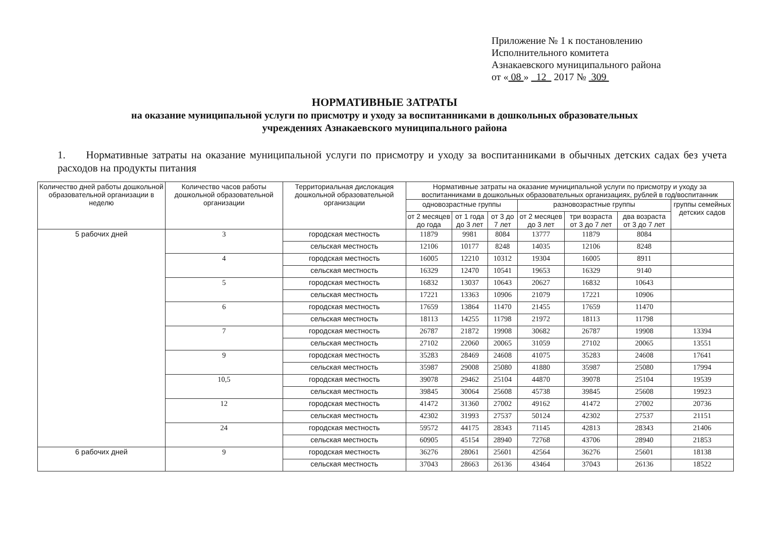Приложение № 1 к постановлению
Исполнительного комитета
Азнакаевского муниципального района
от « 08 » 12 2017 № 309
НОРМАТИВНЫЕ ЗАТРАТЫ
на оказание муниципальной услуги по присмотру и уходу за воспитанниками в дошкольных образовательных
учреждениях Азнакаевского муниципального района
1. Нормативные затраты на оказание муниципальной услуги по присмотру и уходу за воспитанниками в обычных детских садах без учета расходов на продукты питания
| Количество дней работы дошкольной образовательной организации в неделю | Количество часов работы дошкольной образовательной организации | Территориальная дислокация дошкольной образовательной организации | Нормативные затраты на оказание муниципальной услуги по присмотру и уходу за воспитанниками в дошкольных образовательных организациях, рублей в год/воспитанник | | | | | | |
| --- | --- | --- | --- | --- | --- | --- | --- | --- | --- |
| | | | одновозрастные группы | | | разновозрастные группы | | | группы семейных детских садов |
| | | | от 2 месяцев до года | от 1 года до 3 лет | от 3 до 7 лет | от 2 месяцев до 3 лет | три возраста от 3 до 7 лет | два возраста от 3 до 7 лет | |
| 5 рабочих дней | 3 | городская местность | 11879 | 9981 | 8084 | 13777 | 11879 | 8084 | |
| | | сельская местность | 12106 | 10177 | 8248 | 14035 | 12106 | 8248 | |
| | 4 | городская местность | 16005 | 12210 | 10312 | 19304 | 16005 | 8911 | |
| | | сельская местность | 16329 | 12470 | 10541 | 19653 | 16329 | 9140 | |
| | 5 | городская местность | 16832 | 13037 | 10643 | 20627 | 16832 | 10643 | |
| | | сельская местность | 17221 | 13363 | 10906 | 21079 | 17221 | 10906 | |
| | 6 | городская местность | 17659 | 13864 | 11470 | 21455 | 17659 | 11470 | |
| | | сельская местность | 18113 | 14255 | 11798 | 21972 | 18113 | 11798 | |
| | 7 | городская местность | 26787 | 21872 | 19908 | 30682 | 26787 | 19908 | 13394 |
| | | сельская местность | 27102 | 22060 | 20065 | 31059 | 27102 | 20065 | 13551 |
| | 9 | городская местность | 35283 | 28469 | 24608 | 41075 | 35283 | 24608 | 17641 |
| | | сельская местность | 35987 | 29008 | 25080 | 41880 | 35987 | 25080 | 17994 |
| | 10,5 | городская местность | 39078 | 29462 | 25104 | 44870 | 39078 | 25104 | 19539 |
| | | сельская местность | 39845 | 30064 | 25608 | 45738 | 39845 | 25608 | 19923 |
| | 12 | городская местность | 41472 | 31360 | 27002 | 49162 | 41472 | 27002 | 20736 |
| | | сельская местность | 42302 | 31993 | 27537 | 50124 | 42302 | 27537 | 21151 |
| | 24 | городская местность | 59572 | 44175 | 28343 | 71145 | 42813 | 28343 | 21406 |
| | | сельская местность | 60905 | 45154 | 28940 | 72768 | 43706 | 28940 | 21853 |
| 6 рабочих дней | 9 | городская местность | 36276 | 28061 | 25601 | 42564 | 36276 | 25601 | 18138 |
| | | сельская местность | 37043 | 28663 | 26136 | 43464 | 37043 | 26136 | 18522 |